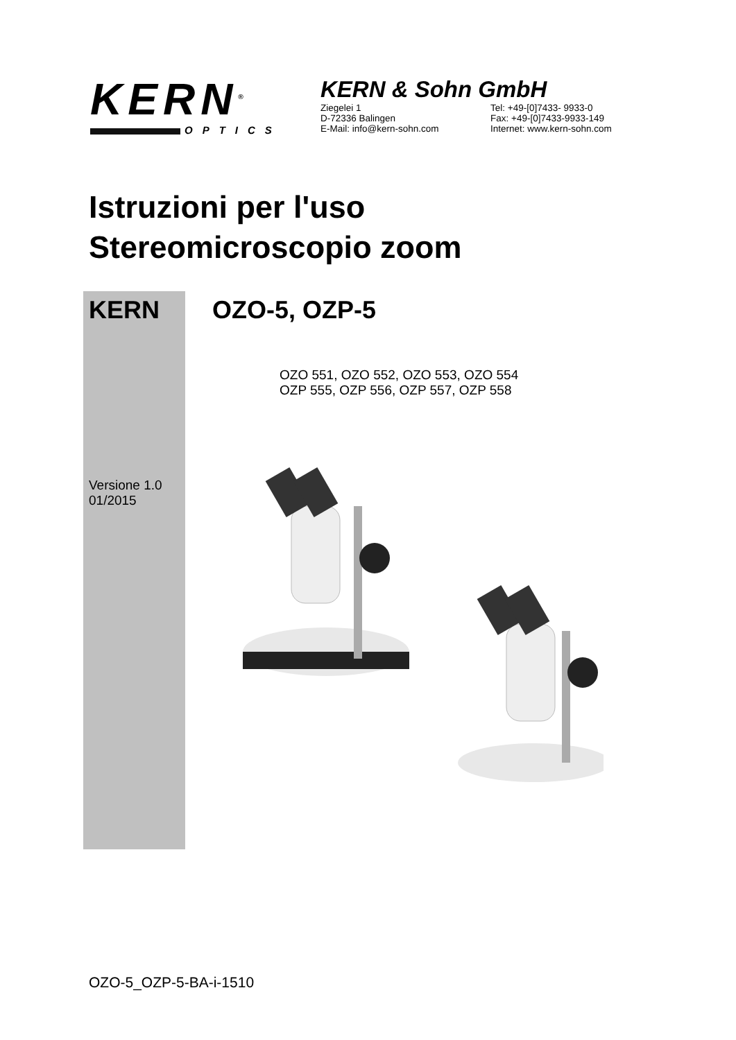KERN<sup>®</sup>
OPTICS
KERN & Sohn GmbH
Ziegelei 1
D-72336 Balingen
E-Mail: info@kern-sohn.com
Tel: +49-[0]7433- 9933-0
Fax: +49-[0]7433-9933-149
Internet: www.kern-sohn.com
Istruzioni per l'uso
Stereomicroscopio zoom
KERN OZO-5, OZP-5
OZO 551, OZO 552, OZO 553, OZO 554
OZP 555, OZP 556, OZP 557, OZP 558
Versione 1.0
01/2015
OZO-5_OZP-5-BA-i-1510